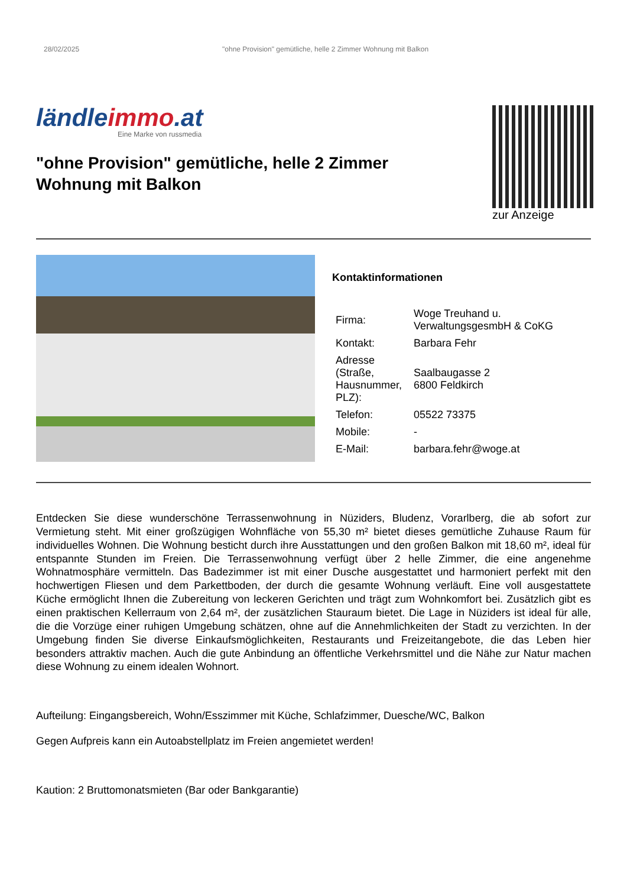28/02/2025 "ohne Provision" gemütliche, helle 2 Zimmer Wohnung mit Balkon
ländleimmo.at
Eine Marke von russmedia
"ohne Provision" gemütliche, helle 2 Zimmer Wohnung mit Balkon
zur Anzeige
Kontaktinformationen
| Firma: | Woge Treuhand u. VerwaltungsgesmbH & CoKG |
| Kontakt: | Barbara Fehr |
| Adresse (Straße, Hausnummer, PLZ): | Saalbaugasse 2 6800 Feldkirch |
| Telefon: | 05522 73375 |
| Mobile: | - |
| E-Mail: | barbara.fehr@woge.at |
Entdecken Sie diese wunderschöne Terrassenwohnung in Nüziders, Bludenz, Vorarlberg, die ab sofort zur Vermietung steht. Mit einer großzügigen Wohnfläche von 55,30 m² bietet dieses gemütliche Zuhause Raum für individuelles Wohnen. Die Wohnung besticht durch ihre Ausstattungen und den großen Balkon mit 18,60 m², ideal für entspannte Stunden im Freien. Die Terrassenwohnung verfügt über 2 helle Zimmer, die eine angenehme Wohnatmosphäre vermitteln. Das Badezimmer ist mit einer Dusche ausgestattet und harmoniert perfekt mit den hochwertigen Fliesen und dem Parkettboden, der durch die gesamte Wohnung verläuft. Eine voll ausgestattete Küche ermöglicht Ihnen die Zubereitung von leckeren Gerichten und trägt zum Wohnkomfort bei. Zusätzlich gibt es einen praktischen Kellerraum von 2,64 m², der zusätzlichen Stauraum bietet. Die Lage in Nüziders ist ideal für alle, die die Vorzüge einer ruhigen Umgebung schätzen, ohne auf die Annehmlichkeiten der Stadt zu verzichten. In der Umgebung finden Sie diverse Einkaufsmöglichkeiten, Restaurants und Freizeitangebote, die das Leben hier besonders attraktiv machen. Auch die gute Anbindung an öffentliche Verkehrsmittel und die Nähe zur Natur machen diese Wohnung zu einem idealen Wohnort.
Aufteilung: Eingangsbereich, Wohn/Esszimmer mit Küche, Schlafzimmer, Duesche/WC, Balkon
Gegen Aufpreis kann ein Autoabstellplatz im Freien angemietet werden!
Kaution: 2 Bruttomonatsmieten (Bar oder Bankgarantie)